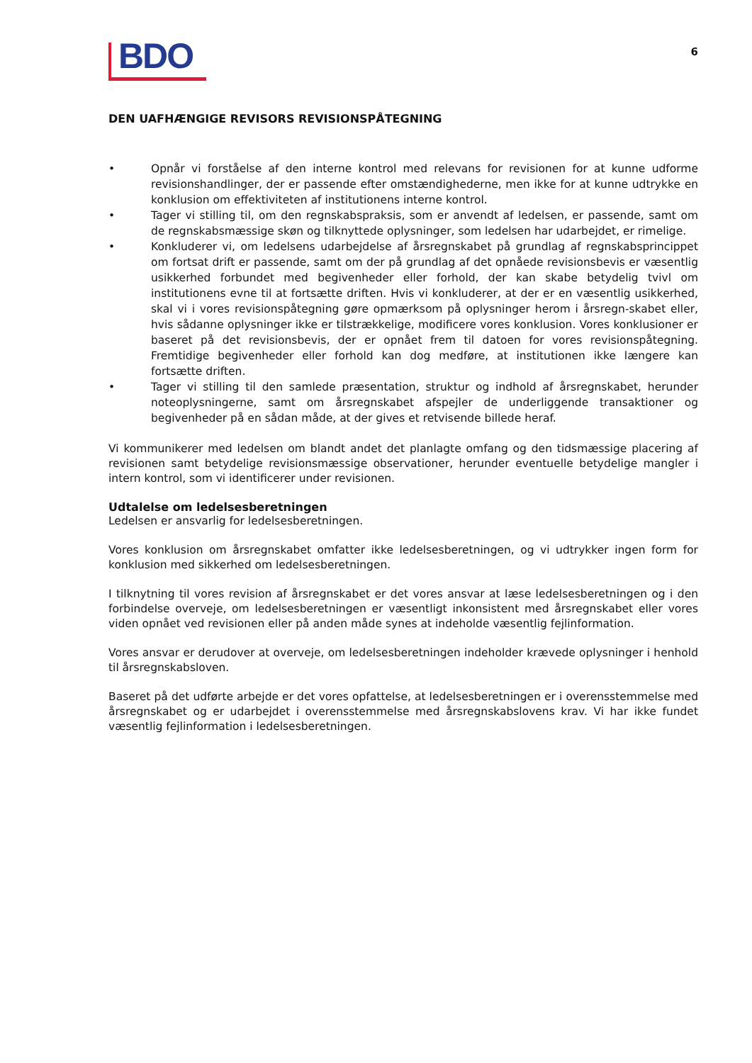BDO
6
DEN UAFHÆNGIGE REVISORS REVISIONSPÅTEGNING
• Opnår vi forståelse af den interne kontrol med relevans for revisionen for at kunne udforme revisionshandlinger, der er passende efter omstændighederne, men ikke for at kunne udtrykke en konklusion om effektiviteten af institutionens interne kontrol.
• Tager vi stilling til, om den regnskabspraksis, som er anvendt af ledelsen, er passende, samt om de regnskabsmæssige skøn og tilknyttede oplysninger, som ledelsen har udarbejdet, er rimelige.
• Konkluderer vi, om ledelsens udarbejdelse af årsregnskabet på grundlag af regnskabsprincippet om fortsat drift er passende, samt om der på grundlag af det opnåede revisionsbevis er væsentlig usikkerhed forbundet med begivenheder eller forhold, der kan skabe betydelig tvivl om institutionens evne til at fortsætte driften. Hvis vi konkluderer, at der er en væsentlig usikkerhed, skal vi i vores revisionspåtegning gøre opmærksom på oplysninger herom i årsregn-skabet eller, hvis sådanne oplysninger ikke er tilstrækkelige, modificere vores konklusion. Vores konklusioner er baseret på det revisionsbevis, der er opnået frem til datoen for vores revisionspåtegning. Fremtidige begivenheder eller forhold kan dog medføre, at institutionen ikke længere kan fortsætte driften.
• Tager vi stilling til den samlede præsentation, struktur og indhold af årsregnskabet, herunder noteoplysningerne, samt om årsregnskabet afspejler de underliggende transaktioner og begivenheder på en sådan måde, at der gives et retvisende billede heraf.
Vi kommunikerer med ledelsen om blandt andet det planlagte omfang og den tidsmæssige placering af revisionen samt betydelige revisionsmæssige observationer, herunder eventuelle betydelige mangler i intern kontrol, som vi identificerer under revisionen.
Udtalelse om ledelsesberetningen
Ledelsen er ansvarlig for ledelsesberetningen.
Vores konklusion om årsregnskabet omfatter ikke ledelsesberetningen, og vi udtrykker ingen form for konklusion med sikkerhed om ledelsesberetningen.
I tilknytning til vores revision af årsregnskabet er det vores ansvar at læse ledelsesberetningen og i den forbindelse overveje, om ledelsesberetningen er væsentligt inkonsistent med årsregnskabet eller vores viden opnået ved revisionen eller på anden måde synes at indeholde væsentlig fejlinformation.
Vores ansvar er derudover at overveje, om ledelsesberetningen indeholder krævede oplysninger i henhold til årsregnskabsloven.
Baseret på det udførte arbejde er det vores opfattelse, at ledelsesberetningen er i overensstemmelse med årsregnskabet og er udarbejdet i overensstemmelse med årsregnskabslovens krav. Vi har ikke fundet væsentlig fejlinformation i ledelsesberetningen.